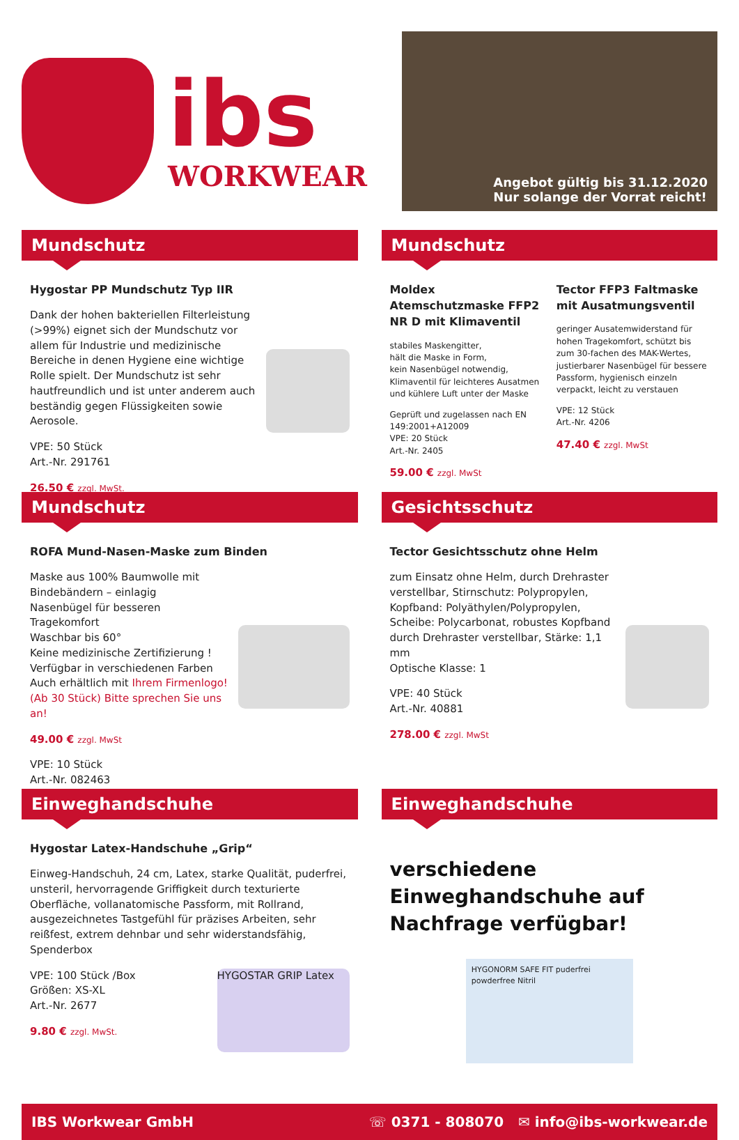ibs
WORKWEAR
Angebot gültig bis 31.12.2020
Nur solange der Vorrat reicht!
Mundschutz
Hygostar PP Mundschutz Typ IIR
Dank der hohen bakteriellen Filterleistung (>99%) eignet sich der Mundschutz vor allem für Industrie und medizinische Bereiche in denen Hygiene eine wichtige Rolle spielt. Der Mundschutz ist sehr hautfreundlich und ist unter anderem auch beständig gegen Flüssigkeiten sowie Aerosole.
VPE: 50 Stück
Art.-Nr. 291761
26.50 € zzgl. MwSt.
Mundschutz
Moldex Atemschutzmaske FFP2 NR D mit Klimaventil
stabiles Maskengitter,
hält die Maske in Form,
kein Nasenbügel notwendig,
Klimaventil für leichteres Ausatmen und kühlere Luft unter der Maske
Geprüft und zugelassen nach EN 149:2001+A12009
VPE: 20 Stück
Art.-Nr. 2405
59.00 € zzgl. MwSt
Tector FFP3 Faltmaske mit Ausatmungsventil
geringer Ausatemwiderstand für hohen Tragekomfort, schützt bis zum 30-fachen des MAK-Wertes, justierbarer Nasenbügel für bessere Passform, hygienisch einzeln verpackt, leicht zu verstauen
VPE: 12 Stück
Art.-Nr. 4206
47.40 € zzgl. MwSt
Mundschutz
ROFA Mund-Nasen-Maske zum Binden
Maske aus 100% Baumwolle mit Bindebändern – einlagig
Nasenbügel für besseren Tragekomfort
Waschbar bis 60°
Keine medizinische Zertifizierung !
Verfügbar in verschiedenen Farben
Auch erhältlich mit Ihrem Firmenlogo! (Ab 30 Stück) Bitte sprechen Sie uns an!
49.00 € zzgl. MwSt
VPE: 10 Stück
Art.-Nr. 082463
Gesichtsschutz
Tector Gesichtsschutz ohne Helm
zum Einsatz ohne Helm, durch Drehraster verstellbar, Stirnschutz: Polypropylen, Kopfband: Polyäthylen/Polypropylen, Scheibe: Polycarbonat, robustes Kopfband durch Drehraster verstellbar, Stärke: 1,1 mm
Optische Klasse: 1
VPE: 40 Stück
Art.-Nr. 40881
278.00 € zzgl. MwSt
Einweghandschuhe
Hygostar Latex-Handschuhe „Grip“
Einweg-Handschuh, 24 cm, Latex, starke Qualität, puderfrei, unsteril, hervorragende Griffigkeit durch texturierte Oberfläche, vollanatomische Passform, mit Rollrand, ausgezeichnetes Tastgefühl für präzises Arbeiten, sehr reißfest, extrem dehnbar und sehr widerstandsfähig, Spenderbox
HYGOSTAR GRIP Latex
VPE: 100 Stück /Box
Größen: XS-XL
Art.-Nr. 2677
9.80 € zzgl. MwSt.
Einweghandschuhe
verschiedene Einweghandschuhe auf Nachfrage verfügbar!
HYGONORM SAFE FIT puderfrei powderfree Nitril
IBS Workwear GmbH ☏ 0371 - 808070 ✉ info@ibs-workwear.de